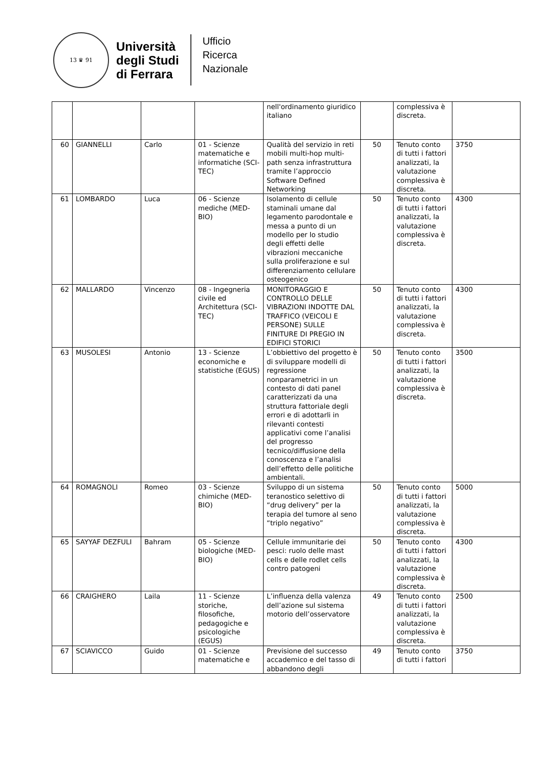13 ♛ 91
Università
degli Studi
di Ferrara
Ufficio
Ricerca
Nazionale
| | | | | nell'ordinamento giuridico italiano | | complessiva è discreta. | |
| 60 | GIANNELLI | Carlo | 01 - Scienze matematiche e informatiche (SCI-TEC) | Qualità del servizio in reti mobili multi-hop multi-path senza infrastruttura tramite l’approccio Software Defined Networking | 50 | Tenuto conto di tutti i fattori analizzati, la valutazione complessiva è discreta. | 3750 |
| 61 | LOMBARDO | Luca | 06 - Scienze mediche (MED-BIO) | Isolamento di cellule staminali umane dal legamento parodontale e messa a punto di un modello per lo studio degli effetti delle vibrazioni meccaniche sulla proliferazione e sul differenziamento cellulare osteogenico | 50 | Tenuto conto di tutti i fattori analizzati, la valutazione complessiva è discreta. | 4300 |
| 62 | MALLARDO | Vincenzo | 08 - Ingegneria civile ed Architettura (SCI-TEC) | MONITORAGGIO E CONTROLLO DELLE VIBRAZIONI INDOTTE DAL TRAFFICO (VEICOLI E PERSONE) SULLE FINITURE DI PREGIO IN EDIFICI STORICI | 50 | Tenuto conto di tutti i fattori analizzati, la valutazione complessiva è discreta. | 4300 |
| 63 | MUSOLESI | Antonio | 13 - Scienze economiche e statistiche (EGUS) | L’obbiettivo del progetto è di sviluppare modelli di regressione nonparametrici in un contesto di dati panel caratterizzati da una struttura fattoriale degli errori e di adottarli in rilevanti contesti applicativi come l’analisi del progresso tecnico/diffusione della conoscenza e l’analisi dell’effetto delle politiche ambientali. | 50 | Tenuto conto di tutti i fattori analizzati, la valutazione complessiva è discreta. | 3500 |
| 64 | ROMAGNOLI | Romeo | 03 - Scienze chimiche (MED-BIO) | Sviluppo di un sistema teranostico selettivo di “drug delivery” per la terapia del tumore al seno “triplo negativo” | 50 | Tenuto conto di tutti i fattori analizzati, la valutazione complessiva è discreta. | 5000 |
| 65 | SAYYAF DEZFULI | Bahram | 05 - Scienze biologiche (MED-BIO) | Cellule immunitarie dei pesci: ruolo delle mast cells e delle rodlet cells contro patogeni | 50 | Tenuto conto di tutti i fattori analizzati, la valutazione complessiva è discreta. | 4300 |
| 66 | CRAIGHERO | Laila | 11 - Scienze storiche, filosofiche, pedagogiche e psicologiche (EGUS) | L’influenza della valenza dell’azione sul sistema motorio dell’osservatore | 49 | Tenuto conto di tutti i fattori analizzati, la valutazione complessiva è discreta. | 2500 |
| 67 | SCIAVICCO | Guido | 01 - Scienze matematiche e | Previsione del successo accademico e del tasso di abbandono degli | 49 | Tenuto conto di tutti i fattori | 3750 |